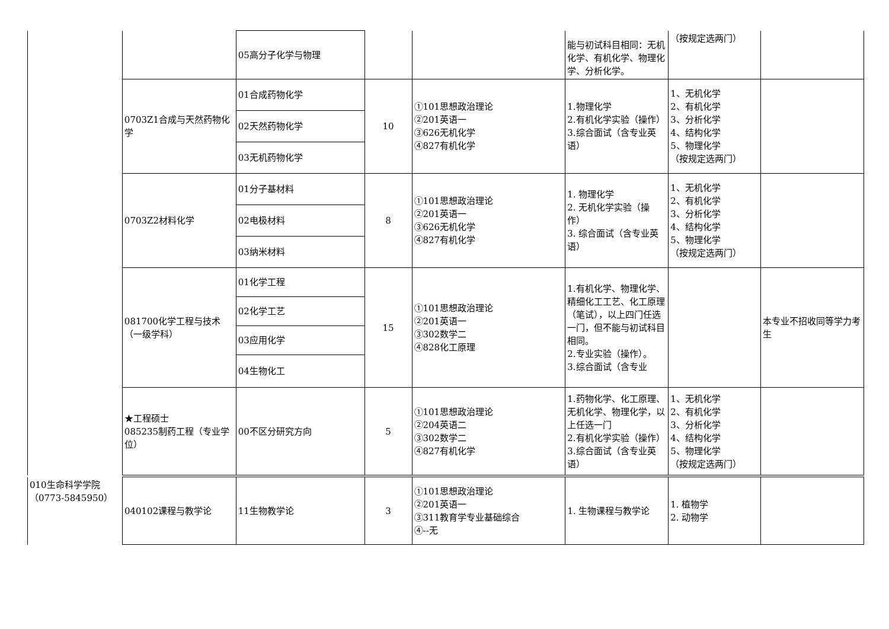| | | 05高分子化学与物理 | | | 能与初试科目相同：无机化学、有机化学、物理化学、分析化学。 | （按规定选两门） | |
| | 0703Z1合成与天然药物化学 | 01合成药物化学 | 10 | ①101思想政治理论 ②201英语一 ③626无机化学 ④827有机化学 | 1.物理化学 2.有机化学实验（操作） 3.综合面试（含专业英语） | 1、无机化学 2、有机化学 3、分析化学 4、结构化学 5、物理化学 （按规定选两门） | |
| | | 02天然药物化学 | | | | | |
| | | 03无机药物化学 | | | | | |
| | 0703Z2材料化学 | 01分子基材料 | 8 | ①101思想政治理论 ②201英语一 ③626无机化学 ④827有机化学 | 1. 物理化学 2. 无机化学实验（操作） 3. 综合面试（含专业英语） | 1、无机化学 2、有机化学 3、分析化学 4、结构化学 5、物理化学 （按规定选两门） | |
| | | 02电极材料 | | | | | |
| | | 03纳米材料 | | | | | |
| | 081700化学工程与技术（一级学科） | 01化学工程 | 15 | ①101思想政治理论 ②201英语一 ③302数学二 ④828化工原理 | 1.有机化学、物理化学、精细化工工艺、化工原理（笔试），以上四门任选一门，但不能与初试科目相同。 2.专业实验（操作）。 3.综合面试（含专业 | | 本专业不招收同等学力考生 |
| | | 02化学工艺 | | | | | |
| | | 03应用化学 | | | | | |
| | | 04生物化工 | | | | | |
| | ★工程硕士 085235制药工程（专业学位） | 00不区分研究方向 | 5 | ①101思想政治理论 ②204英语二 ③302数学二 ④827有机化学 | 1.药物化学、化工原理、无机化学、物理化学，以上任选一门 2.有机化学实验（操作） 3.综合面试（含专业英语） | 1、无机化学 2、有机化学 3、分析化学 4、结构化学 5、物理化学 （按规定选两门） | |
| 010生命科学学院 （0773-5845950） | 040102课程与教学论 | 11生物教学论 | 3 | ①101思想政治理论 ②201英语一 ③311教育学专业基础综合 ④--无 | 1. 生物课程与教学论 | 1. 植物学 2. 动物学 | |